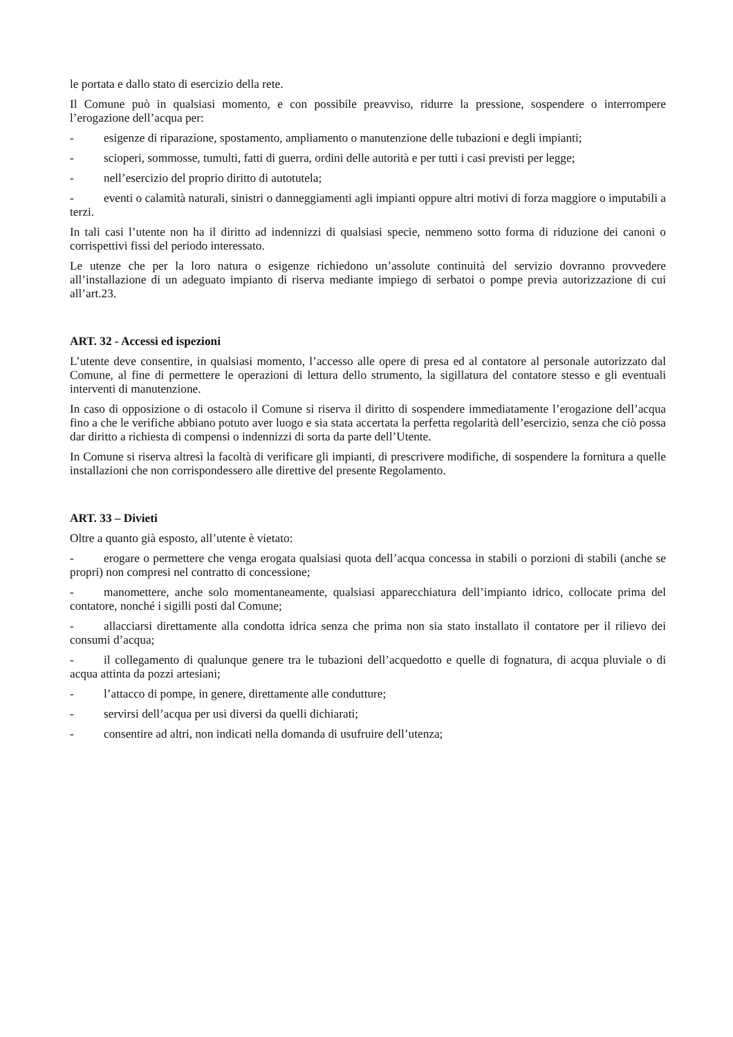le portata e dallo stato di esercizio della rete.
Il Comune può in qualsiasi momento, e con possibile preavviso, ridurre la pressione, sospendere o interrompere l’erogazione dell’acqua per:
- esigenze di riparazione, spostamento, ampliamento o manutenzione delle tubazioni e degli impianti;
- scioperi, sommosse, tumulti, fatti di guerra, ordini delle autorità e per tutti i casi previsti per legge;
- nell’esercizio del proprio diritto di autotutela;
- eventi o calamità naturali, sinistri o danneggiamenti agli impianti oppure altri motivi di forza maggiore o imputabili a terzi.
In tali casi l’utente non ha il diritto ad indennizzi di qualsiasi specie, nemmeno sotto forma di riduzione dei canoni o corrispettivi fissi del periodo interessato.
Le utenze che per la loro natura o esigenze richiedono un’assolute continuità del servizio dovranno provvedere all’installazione di un adeguato impianto di riserva mediante impiego di serbatoi o pompe previa autorizzazione di cui all’art.23.
ART. 32 - Accessi ed ispezioni
L’utente deve consentire, in qualsiasi momento, l’accesso alle opere di presa ed al contatore al personale autorizzato dal Comune, al fine di permettere le operazioni di lettura dello strumento, la sigillatura del contatore stesso e gli eventuali interventi di manutenzione.
In caso di opposizione o di ostacolo il Comune si riserva il diritto di sospendere immediatamente l’erogazione dell’acqua fino a che le verifiche abbiano potuto aver luogo e sia stata accertata la perfetta regolarità dell’esercizio, senza che ciò possa dar diritto a richiesta di compensi o indennizzi di sorta da parte dell’Utente.
In Comune si riserva altresì la facoltà di verificare gli impianti, di prescrivere modifiche, di sospendere la fornitura a quelle installazioni che non corrispondessero alle direttive del presente Regolamento.
ART. 33 – Divieti
Oltre a quanto già esposto, all’utente è vietato:
- erogare o permettere che venga erogata qualsiasi quota dell’acqua concessa in stabili o porzioni di stabili (anche se propri) non compresi nel contratto di concessione;
- manomettere, anche solo momentaneamente, qualsiasi apparecchiatura dell’impianto idrico, collocate prima del contatore, nonché i sigilli posti dal Comune;
- allacciarsi direttamente alla condotta idrica senza che prima non sia stato installato il contatore per il rilievo dei consumi d’acqua;
- il collegamento di qualunque genere tra le tubazioni dell’acquedotto e quelle di fognatura, di acqua pluviale o di acqua attinta da pozzi artesiani;
- l’attacco di pompe, in genere, direttamente alle condutture;
- servirsi dell’acqua per usi diversi da quelli dichiarati;
- consentire ad altri, non indicati nella domanda di usufruire dell’utenza;